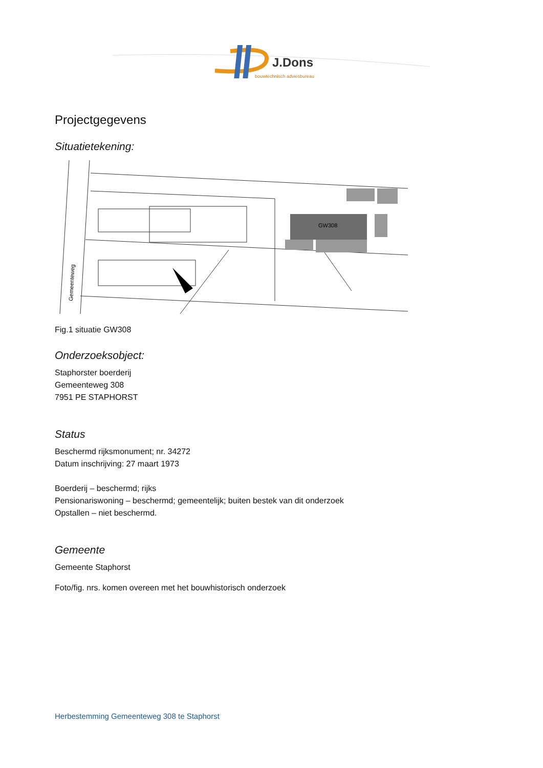J.Dons
bouwtechnisch adviesbureau
Projectgegevens
Situatietekening:
GW308
Gemeenteweg
Fig.1 situatie GW308
Onderzoeksobject:
Staphorster boerderij
Gemeenteweg 308
7951 PE STAPHORST
Status
Beschermd rijksmonument; nr. 34272
Datum inschrijving: 27 maart 1973
Boerderij – beschermd; rijks
Pensionariswoning – beschermd; gemeentelijk; buiten bestek van dit onderzoek
Opstallen – niet beschermd.
Gemeente
Gemeente Staphorst
Foto/fig. nrs. komen overeen met het bouwhistorisch onderzoek
Herbestemming Gemeenteweg 308 te Staphorst